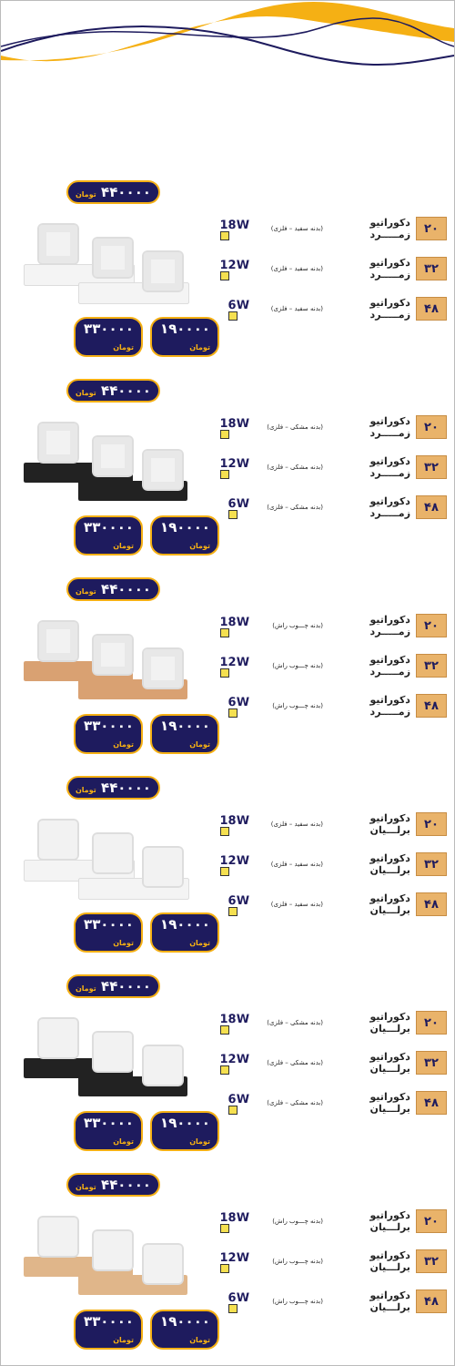۴۴۰۰۰۰ تومان
۳۳۰۰۰۰ تومان ۱۹۰۰۰۰ تومان
۲۰ دکوراتیو زمـــــرد (بدنه سفید – فلزی) 18W
۳۲ دکوراتیو زمـــــرد (بدنه سفید – فلزی) 12W
۴۸ دکوراتیو زمـــــرد (بدنه سفید – فلزی) 6W
۴۴۰۰۰۰ تومان
۳۳۰۰۰۰ تومان ۱۹۰۰۰۰ تومان
۲۰ دکوراتیو زمـــــرد (بدنه مشکی – فلزی) 18W
۳۲ دکوراتیو زمـــــرد (بدنه مشکی – فلزی) 12W
۴۸ دکوراتیو زمـــــرد (بدنه مشکی – فلزی) 6W
۴۴۰۰۰۰ تومان
۳۳۰۰۰۰ تومان ۱۹۰۰۰۰ تومان
۲۰ دکوراتیو زمـــــرد (بدنه چـــوب راش) 18W
۳۲ دکوراتیو زمـــــرد (بدنه چـــوب راش) 12W
۴۸ دکوراتیو زمـــــرد (بدنه چـــوب راش) 6W
۴۴۰۰۰۰ تومان
۳۳۰۰۰۰ تومان ۱۹۰۰۰۰ تومان
۲۰ دکوراتیو برلـــیان (بدنه سفید – فلزی) 18W
۳۲ دکوراتیو برلـــیان (بدنه سفید – فلزی) 12W
۴۸ دکوراتیو برلـــیان (بدنه سفید – فلزی) 6W
۴۴۰۰۰۰ تومان
۳۳۰۰۰۰ تومان ۱۹۰۰۰۰ تومان
۲۰ دکوراتیو برلـــیان (بدنه مشکی – فلزی) 18W
۳۲ دکوراتیو برلـــیان (بدنه مشکی – فلزی) 12W
۴۸ دکوراتیو برلـــیان (بدنه مشکی – فلزی) 6W
۴۴۰۰۰۰ تومان
۳۳۰۰۰۰ تومان ۱۹۰۰۰۰ تومان
۲۰ دکوراتیو برلـــیان (بدنه چـــوب راش) 18W
۳۲ دکوراتیو برلـــیان (بدنه چـــوب راش) 12W
۴۸ دکوراتیو برلـــیان (بدنه چـــوب راش) 6W